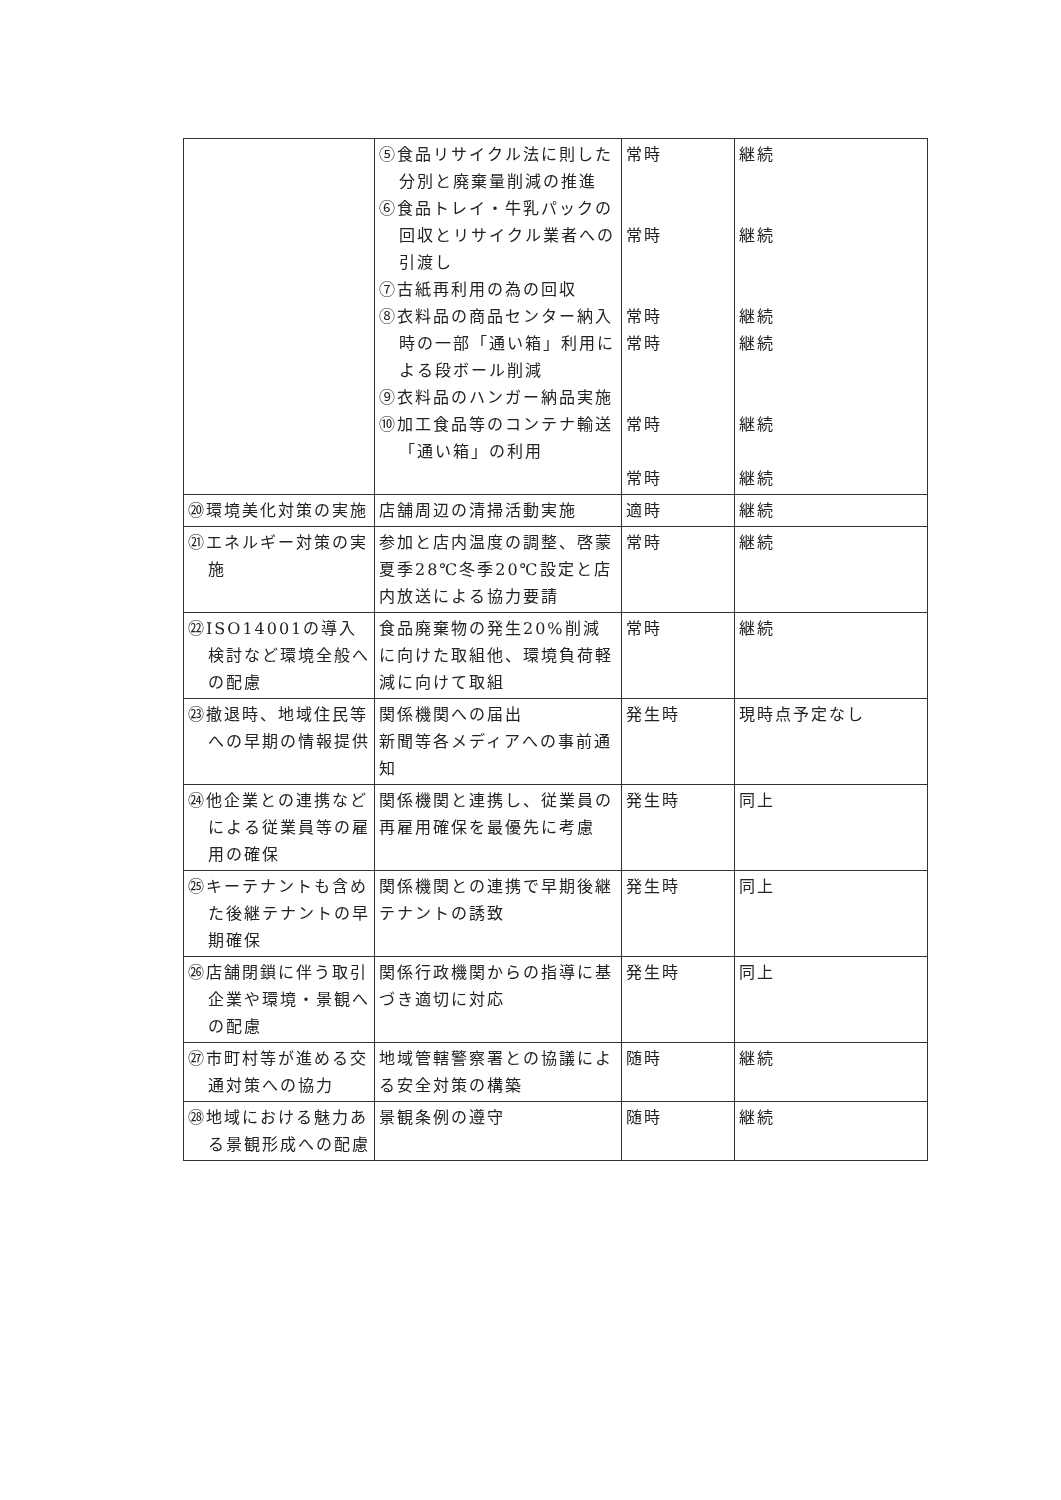| | ⑤食品リサイクル法に則した分別と廃棄量削減の推進 ⑥食品トレイ・牛乳パックの回収とリサイクル業者への引渡し ⑦古紙再利用の為の回収 ⑧衣料品の商品センター納入時の一部「通い箱」利用による段ボール削減 ⑨衣料品のハンガー納品実施 ⑩加工食品等のコンテナ輸送「通い箱」の利用 | 常時 常時 常時 常時 常時 常時 | 継続 継続 継続 継続 継続 継続 |
| ⑳環境美化対策の実施 | 店舗周辺の清掃活動実施 | 適時 | 継続 |
| ㉑エネルギー対策の実施 | 参加と店内温度の調整、啓蒙夏季28℃冬季20℃設定と店内放送による協力要請 | 常時 | 継続 |
| ㉒ISO14001の導入検討など環境全般への配慮 | 食品廃棄物の発生20%削減に向けた取組他、環境負荷軽減に向けて取組 | 常時 | 継続 |
| ㉓撤退時、地域住民等への早期の情報提供 | 関係機関への届出 新聞等各メディアへの事前通知 | 発生時 | 現時点予定なし |
| ㉔他企業との連携などによる従業員等の雇用の確保 | 関係機関と連携し、従業員の再雇用確保を最優先に考慮 | 発生時 | 同上 |
| ㉕キーテナントも含めた後継テナントの早期確保 | 関係機関との連携で早期後継テナントの誘致 | 発生時 | 同上 |
| ㉖店舗閉鎖に伴う取引企業や環境・景観への配慮 | 関係行政機関からの指導に基づき適切に対応 | 発生時 | 同上 |
| ㉗市町村等が進める交通対策への協力 | 地域管轄警察署との協議による安全対策の構築 | 随時 | 継続 |
| ㉘地域における魅力ある景観形成への配慮 | 景観条例の遵守 | 随時 | 継続 |